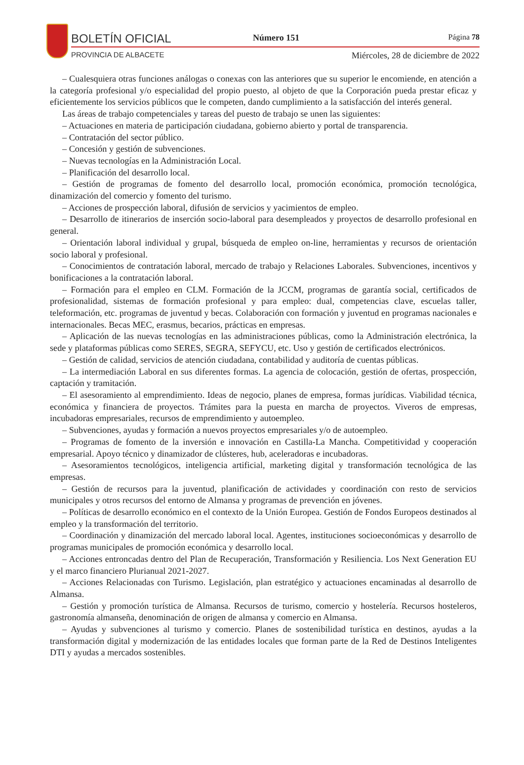BOLETÍN OFICIAL Número 151 Página 78
PROVINCIA DE ALBACETE
Miércoles, 28 de diciembre de 2022
– Cualesquiera otras funciones análogas o conexas con las anteriores que su superior le encomiende, en atención a la categoría profesional y/o especialidad del propio puesto, al objeto de que la Corporación pueda prestar eficaz y eficientemente los servicios públicos que le competen, dando cumplimiento a la satisfacción del interés general.
Las áreas de trabajo competenciales y tareas del puesto de trabajo se unen las siguientes:
– Actuaciones en materia de participación ciudadana, gobierno abierto y portal de transparencia.
– Contratación del sector público.
– Concesión y gestión de subvenciones.
– Nuevas tecnologías en la Administración Local.
– Planificación del desarrollo local.
– Gestión de programas de fomento del desarrollo local, promoción económica, promoción tecnológica, dinamización del comercio y fomento del turismo.
– Acciones de prospección laboral, difusión de servicios y yacimientos de empleo.
– Desarrollo de itinerarios de inserción socio-laboral para desempleados y proyectos de desarrollo profesional en general.
– Orientación laboral individual y grupal, búsqueda de empleo on-line, herramientas y recursos de orientación socio laboral y profesional.
– Conocimientos de contratación laboral, mercado de trabajo y Relaciones Laborales. Subvenciones, incentivos y bonificaciones a la contratación laboral.
– Formación para el empleo en CLM. Formación de la JCCM, programas de garantía social, certificados de profesionalidad, sistemas de formación profesional y para empleo: dual, competencias clave, escuelas taller, teleformación, etc. programas de juventud y becas. Colaboración con formación y juventud en programas nacionales e internacionales. Becas MEC, erasmus, becarios, prácticas en empresas.
– Aplicación de las nuevas tecnologías en las administraciones públicas, como la Administración electrónica, la sede y plataformas públicas como SERES, SEGRA, SEFYCU, etc. Uso y gestión de certificados electrónicos.
– Gestión de calidad, servicios de atención ciudadana, contabilidad y auditoría de cuentas públicas.
– La intermediación Laboral en sus diferentes formas. La agencia de colocación, gestión de ofertas, prospección, captación y tramitación.
– El asesoramiento al emprendimiento. Ideas de negocio, planes de empresa, formas jurídicas. Viabilidad técnica, económica y financiera de proyectos. Trámites para la puesta en marcha de proyectos. Viveros de empresas, incubadoras empresariales, recursos de emprendimiento y autoempleo.
– Subvenciones, ayudas y formación a nuevos proyectos empresariales y/o de autoempleo.
– Programas de fomento de la inversión e innovación en Castilla-La Mancha. Competitividad y cooperación empresarial. Apoyo técnico y dinamizador de clústeres, hub, aceleradoras e incubadoras.
– Asesoramientos tecnológicos, inteligencia artificial, marketing digital y transformación tecnológica de las empresas.
– Gestión de recursos para la juventud, planificación de actividades y coordinación con resto de servicios municipales y otros recursos del entorno de Almansa y programas de prevención en jóvenes.
– Políticas de desarrollo económico en el contexto de la Unión Europea. Gestión de Fondos Europeos destinados al empleo y la transformación del territorio.
– Coordinación y dinamización del mercado laboral local. Agentes, instituciones socioeconómicas y desarrollo de programas municipales de promoción económica y desarrollo local.
– Acciones entroncadas dentro del Plan de Recuperación, Transformación y Resiliencia. Los Next Generation EU y el marco financiero Plurianual 2021-2027.
– Acciones Relacionadas con Turismo. Legislación, plan estratégico y actuaciones encaminadas al desarrollo de Almansa.
– Gestión y promoción turística de Almansa. Recursos de turismo, comercio y hostelería. Recursos hosteleros, gastronomía almanseña, denominación de origen de almansa y comercio en Almansa.
– Ayudas y subvenciones al turismo y comercio. Planes de sostenibilidad turística en destinos, ayudas a la transformación digital y modernización de las entidades locales que forman parte de la Red de Destinos Inteligentes DTI y ayudas a mercados sostenibles.